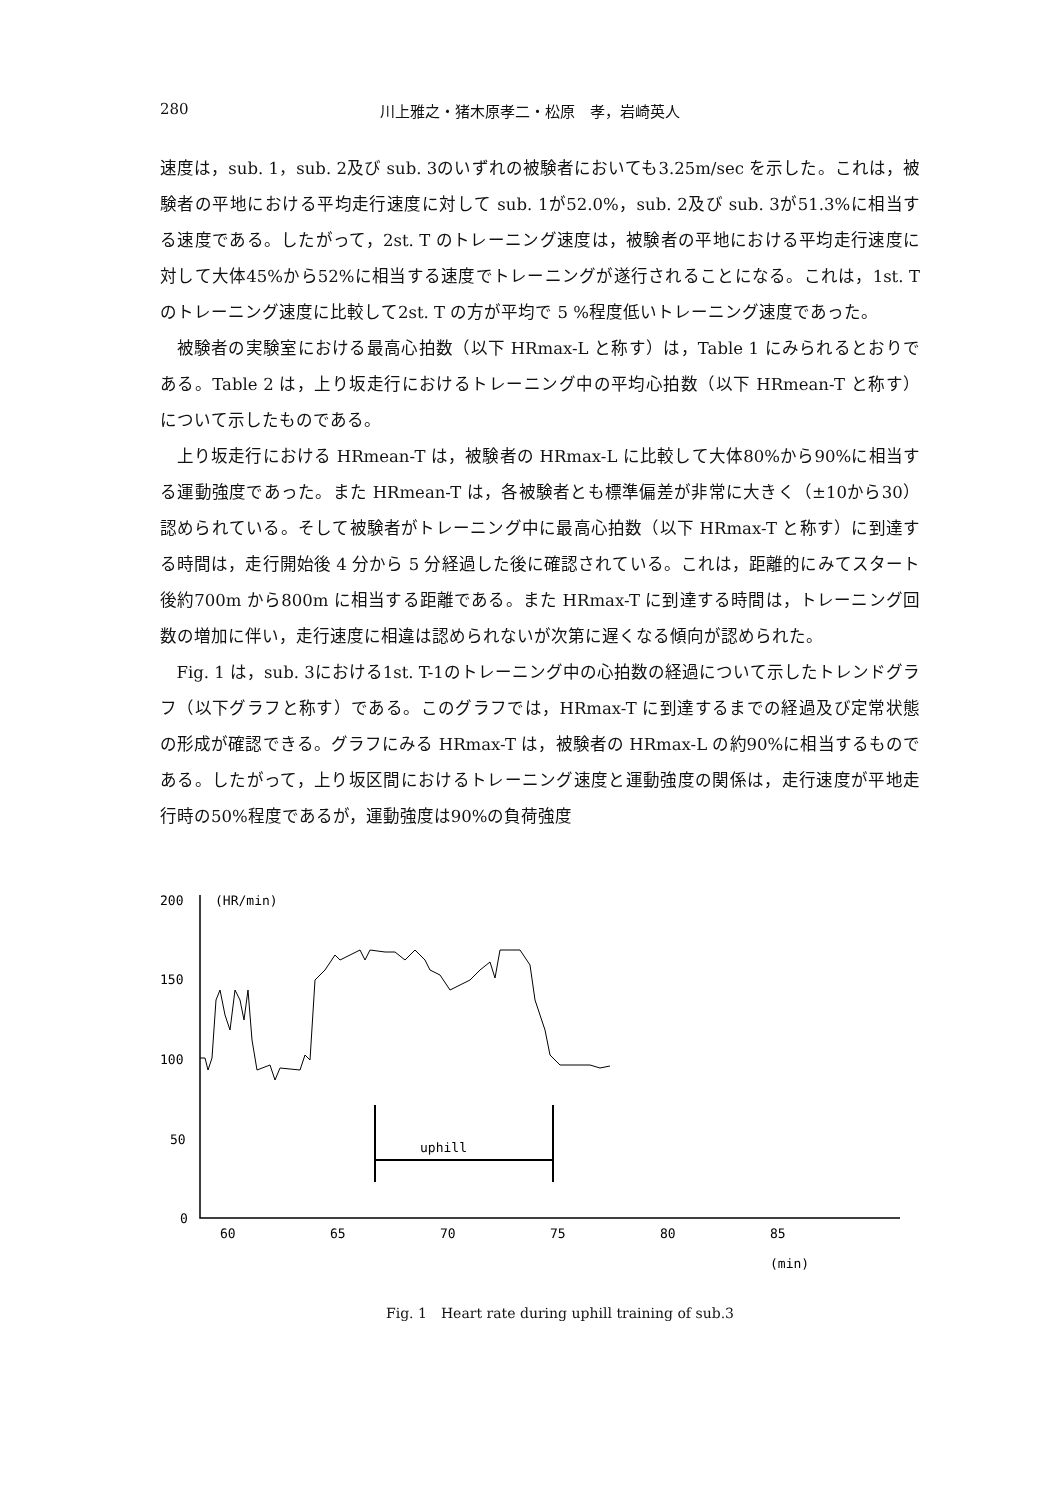280 川上雅之・猪木原孝二・松原　孝，岩崎英人
速度は，sub. 1，sub. 2及び sub. 3のいずれの被験者においても3.25m/sec を示した。これは，被験者の平地における平均走行速度に対して sub. 1が52.0%，sub. 2及び sub. 3が51.3%に相当する速度である。したがって，2st. T のトレーニング速度は，被験者の平地における平均走行速度に対して大体45%から52%に相当する速度でトレーニングが遂行されることになる。これは，1st. T のトレーニング速度に比較して2st. T の方が平均で 5 %程度低いトレーニング速度であった。
被験者の実験室における最高心拍数（以下 HRmax-L と称す）は，Table 1 にみられるとおりである。Table 2 は，上り坂走行におけるトレーニング中の平均心拍数（以下 HRmean-T と称す）について示したものである。
上り坂走行における HRmean-T は，被験者の HRmax-L に比較して大体80%から90%に相当する運動強度であった。また HRmean-T は，各被験者とも標準偏差が非常に大きく（±10から30）認められている。そして被験者がトレーニング中に最高心拍数（以下 HRmax-T と称す）に到達する時間は，走行開始後 4 分から 5 分経過した後に確認されている。これは，距離的にみてスタート後約700m から800m に相当する距離である。また HRmax-T に到達する時間は，トレーニング回数の増加に伴い，走行速度に相違は認められないが次第に遅くなる傾向が認められた。
Fig. 1 は，sub. 3における1st. T-1のトレーニング中の心拍数の経過について示したトレンドグラフ（以下グラフと称す）である。このグラフでは，HRmax-T に到達するまでの経過及び定常状態の形成が確認できる。グラフにみる HRmax-T は，被験者の HRmax-L の約90%に相当するものである。したがって，上り坂区間におけるトレーニング速度と運動強度の関係は，走行速度が平地走行時の50%程度であるが，運動強度は90%の負荷強度
200
150
100
50
0
(HR/min)
60
65
70
75
80
85
(min)
uphill
Fig. 1　Heart rate during uphill training of sub.3